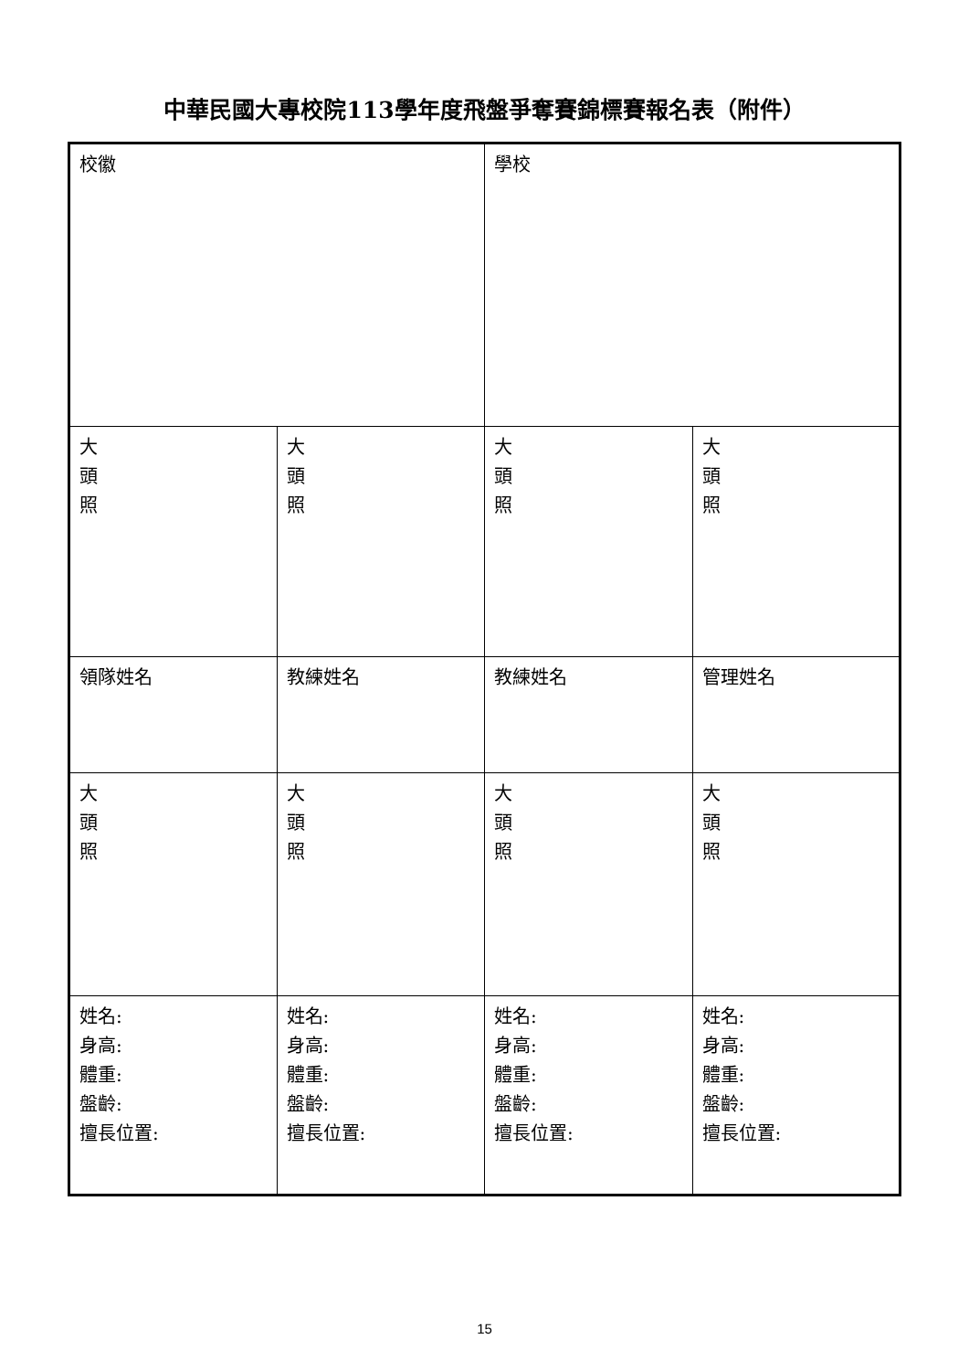中華民國大專校院113學年度飛盤爭奪賽錦標賽報名表（附件）
| 校徽 | | 學校 | |
| 大 頭 照 | 大 頭 照 | 大 頭 照 | 大 頭 照 |
| 領隊姓名 | 教練姓名 | 教練姓名 | 管理姓名 |
| 大 頭 照 | 大 頭 照 | 大 頭 照 | 大 頭 照 |
| 姓名: 身高: 體重: 盤齡: 擅長位置: | 姓名: 身高: 體重: 盤齡: 擅長位置: | 姓名: 身高: 體重: 盤齡: 擅長位置: | 姓名: 身高: 體重: 盤齡: 擅長位置: |
15